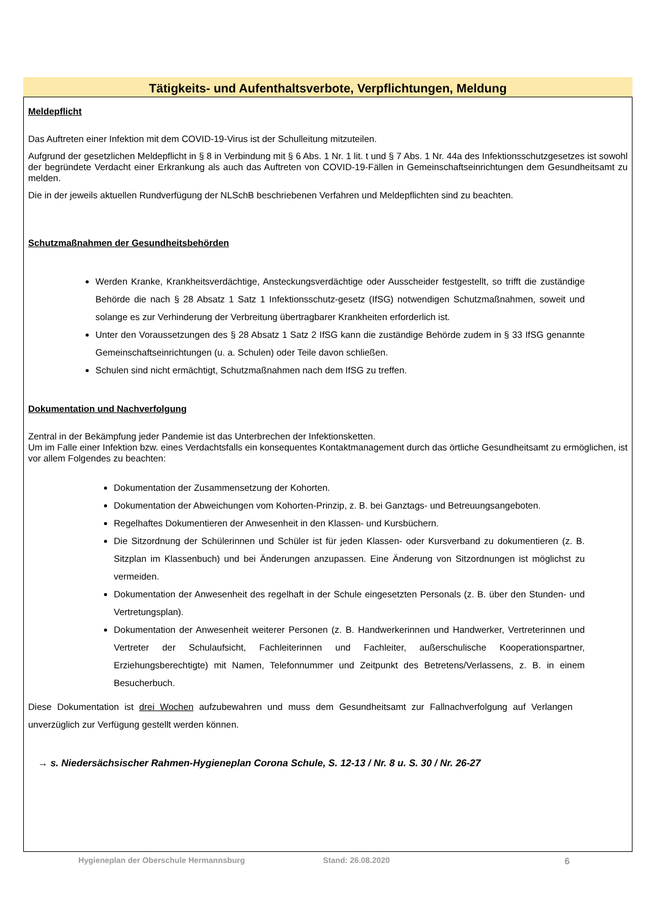Tätigkeits- und Aufenthaltsverbote, Verpflichtungen, Meldung
Meldepflicht
Das Auftreten einer Infektion mit dem COVID-19-Virus ist der Schulleitung mitzuteilen.
Aufgrund der gesetzlichen Meldepflicht in § 8 in Verbindung mit § 6 Abs. 1 Nr. 1 lit. t und § 7 Abs. 1 Nr. 44a des Infektionsschutzgesetzes ist sowohl der begründete Verdacht einer Erkrankung als auch das Auftreten von COVID-19-Fällen in Gemeinschaftseinrichtungen dem Gesundheitsamt zu melden.
Die in der jeweils aktuellen Rundverfügung der NLSchB beschriebenen Verfahren und Meldepflichten sind zu beachten.
Schutzmaßnahmen der Gesundheitsbehörden
Werden Kranke, Krankheitsverdächtige, Ansteckungsverdächtige oder Ausscheider festgestellt, so trifft die zuständige Behörde die nach § 28 Absatz 1 Satz 1 Infektionsschutz-gesetz (IfSG) notwendigen Schutzmaßnahmen, soweit und solange es zur Verhinderung der Verbreitung übertragbarer Krankheiten erforderlich ist.
Unter den Voraussetzungen des § 28 Absatz 1 Satz 2 IfSG kann die zuständige Behörde zudem in § 33 IfSG genannte Gemeinschaftseinrichtungen (u. a. Schulen) oder Teile davon schließen.
Schulen sind nicht ermächtigt, Schutzmaßnahmen nach dem IfSG zu treffen.
Dokumentation und Nachverfolgung
Zentral in der Bekämpfung jeder Pandemie ist das Unterbrechen der Infektionsketten.
Um im Falle einer Infektion bzw. eines Verdachtsfalls ein konsequentes Kontaktmanagement durch das örtliche Gesundheitsamt zu ermöglichen, ist vor allem Folgendes zu beachten:
Dokumentation der Zusammensetzung der Kohorten.
Dokumentation der Abweichungen vom Kohorten-Prinzip, z. B. bei Ganztags- und Betreuungsangeboten.
Regelhaftes Dokumentieren der Anwesenheit in den Klassen- und Kursbüchern.
Die Sitzordnung der Schülerinnen und Schüler ist für jeden Klassen- oder Kursverband zu dokumentieren (z. B. Sitzplan im Klassenbuch) und bei Änderungen anzupassen. Eine Änderung von Sitzordnungen ist möglichst zu vermeiden.
Dokumentation der Anwesenheit des regelhaft in der Schule eingesetzten Personals (z. B. über den Stunden- und Vertretungsplan).
Dokumentation der Anwesenheit weiterer Personen (z. B. Handwerkerinnen und Handwerker, Vertreterinnen und Vertreter der Schulaufsicht, Fachleiterinnen und Fachleiter, außerschulische Kooperationspartner, Erziehungsberechtigte) mit Namen, Telefonnummer und Zeitpunkt des Betretens/Verlassens, z. B. in einem Besucherbuch.
Diese Dokumentation ist drei Wochen aufzubewahren und muss dem Gesundheitsamt zur Fallnachverfolgung auf Verlangen unverzüglich zur Verfügung gestellt werden können.
→ s. Niedersächsischer Rahmen-Hygieneplan Corona Schule, S. 12-13 / Nr. 8 u. S. 30 / Nr. 26-27
Hygieneplan der Oberschule Hermannsburg Stand: 26.08.2020 6